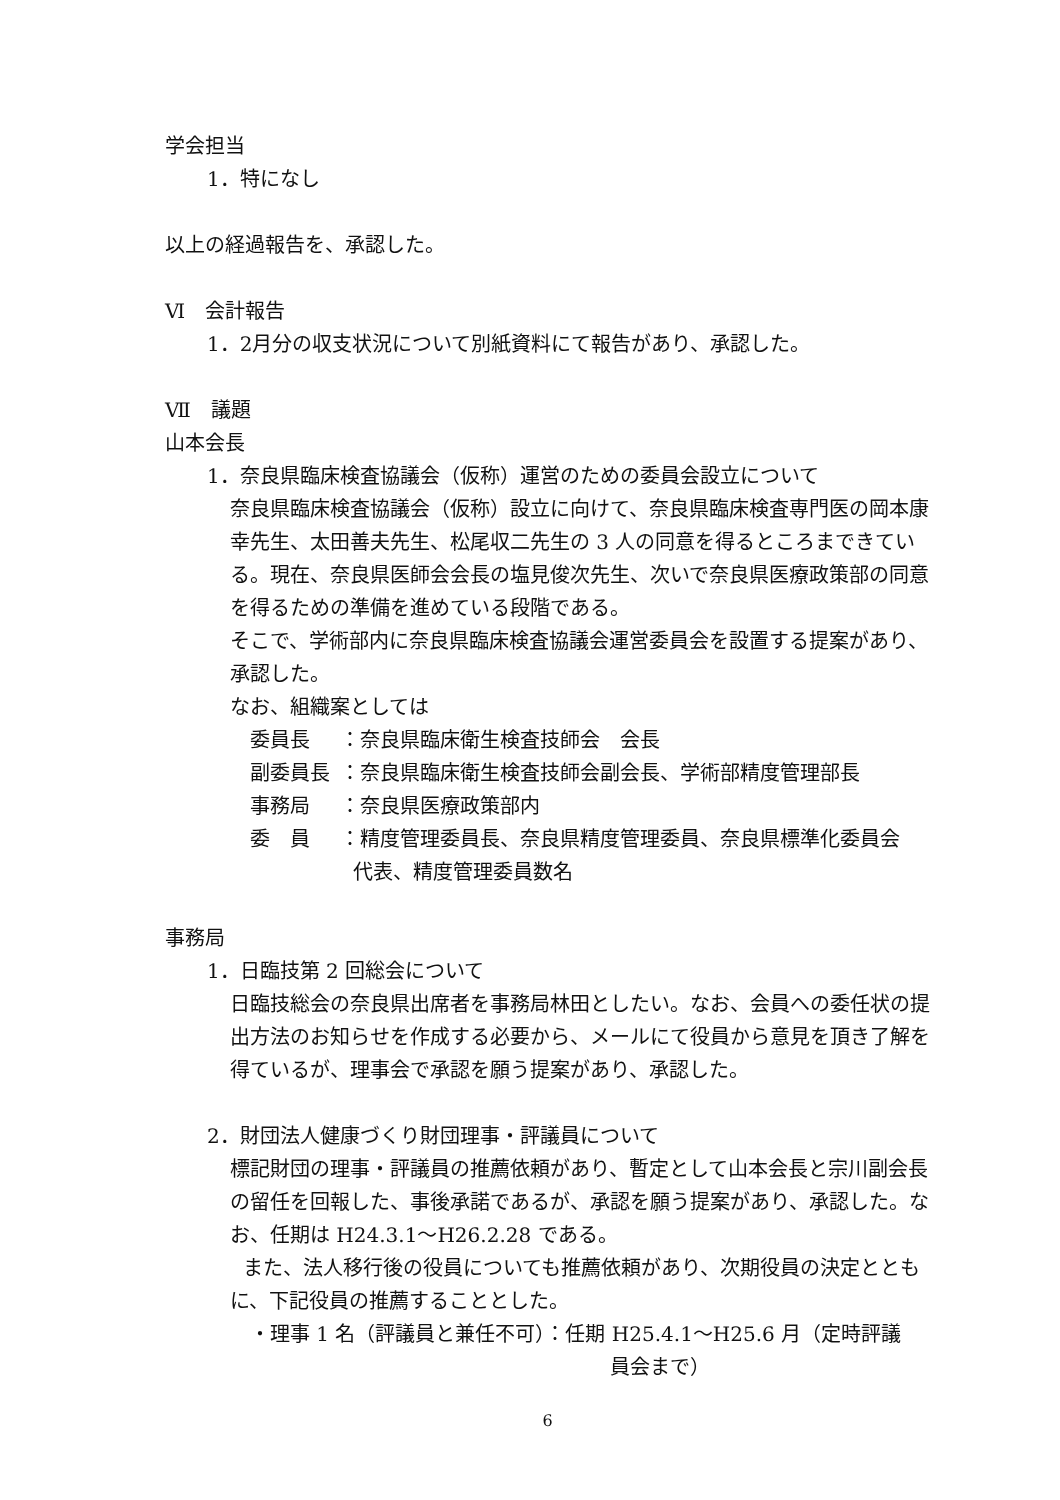学会担当
1．特になし
以上の経過報告を、承認した。
Ⅵ　会計報告
1．2月分の収支状況について別紙資料にて報告があり、承認した。
Ⅶ　議題
山本会長
1．奈良県臨床検査協議会（仮称）運営のための委員会設立について
奈良県臨床検査協議会（仮称）設立に向けて、奈良県臨床検査専門医の岡本康幸先生、太田善夫先生、松尾収二先生の 3 人の同意を得るところまできている。現在、奈良県医師会会長の塩見俊次先生、次いで奈良県医療政策部の同意を得るための準備を進めている段階である。
そこで、学術部内に奈良県臨床検査協議会運営委員会を設置する提案があり、承認した。
なお、組織案としては
委員長 ：奈良県臨床衛生検査技師会　会長
副委員長 ：奈良県臨床衛生検査技師会副会長、学術部精度管理部長
事務局 ：奈良県医療政策部内
委　員 ：精度管理委員長、奈良県精度管理委員、奈良県標準化委員会
代表、精度管理委員数名
事務局
1．日臨技第 2 回総会について
日臨技総会の奈良県出席者を事務局林田としたい。なお、会員への委任状の提出方法のお知らせを作成する必要から、メールにて役員から意見を頂き了解を得ているが、理事会で承認を願う提案があり、承認した。
2．財団法人健康づくり財団理事・評議員について
標記財団の理事・評議員の推薦依頼があり、暫定として山本会長と宗川副会長の留任を回報した、事後承諾であるが、承認を願う提案があり、承認した。なお、任期は H24.3.1～H26.2.28 である。
また、法人移行後の役員についても推薦依頼があり、次期役員の決定とともに、下記役員の推薦することとした。
・理事 1 名（評議員と兼任不可）：任期 H25.4.1～H25.6 月（定時評議
員会まで）
6